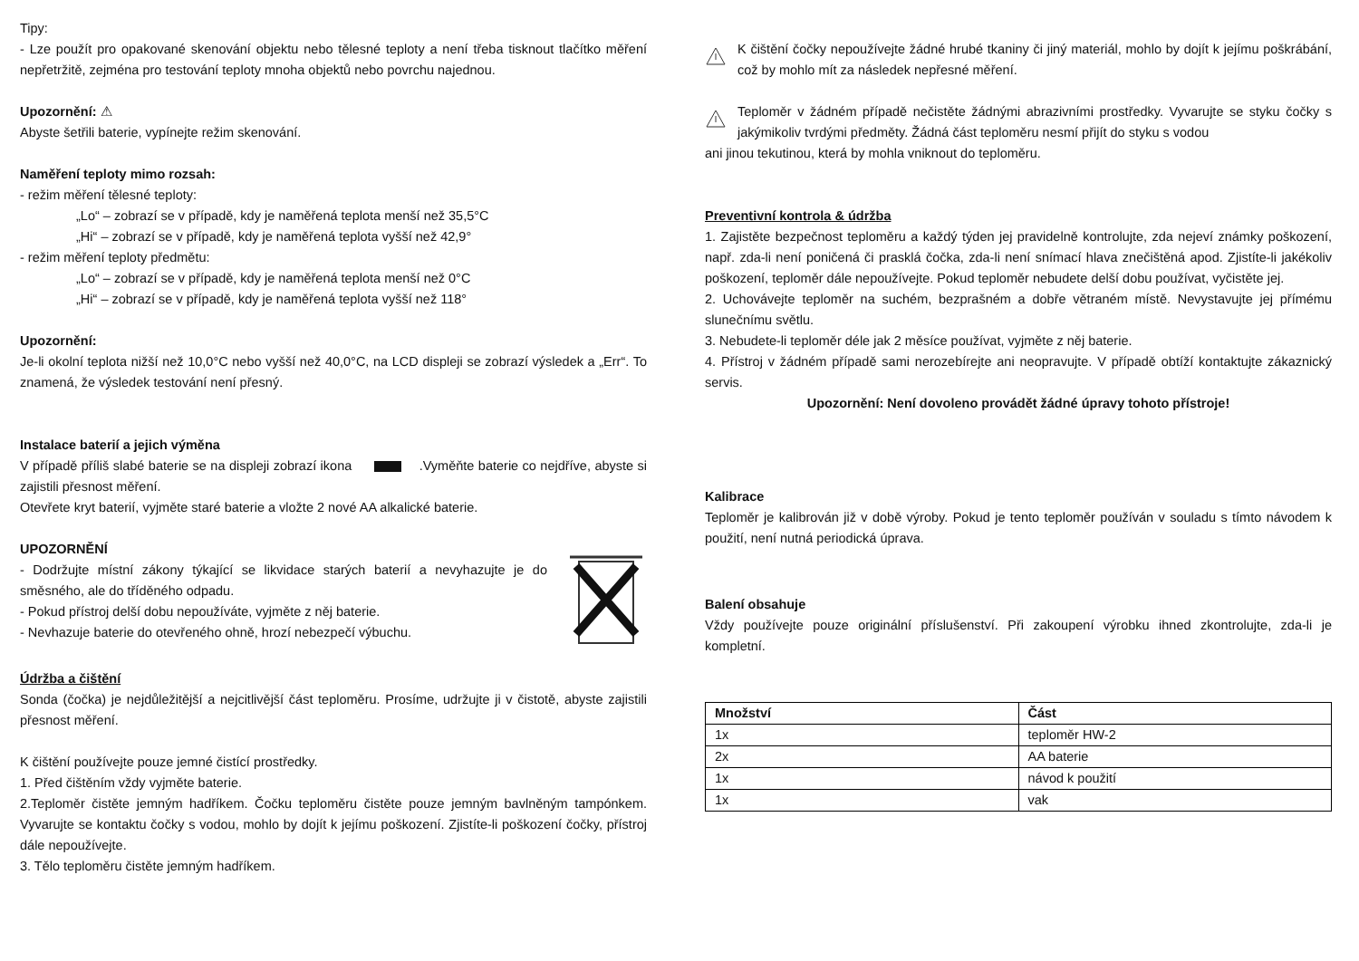Tipy:
- Lze použít pro opakované skenování objektu nebo tělesné teploty a není třeba tisknout tlačítko měření nepřetržitě, zejména pro testování teploty mnoha objektů nebo povrchu najednou.
Upozornění: ⚠
Abyste šetřili baterie, vypínejte režim skenování.
Naměření teploty mimo rozsah:
- režim měření tělesné teploty:
„Lo“ – zobrazí se v případě, kdy je naměřená teplota menší než 35,5°C
„Hi“ – zobrazí se v případě, kdy je naměřená teplota vyšší než 42,9°
- režim měření teploty předmětu:
„Lo“ – zobrazí se v případě, kdy je naměřená teplota menší než 0°C
„Hi“ – zobrazí se v případě, kdy je naměřená teplota vyšší než 118°
Upozornění:
Je-li okolní teplota nižší než 10,0°C nebo vyšší než 40,0°C, na LCD displeji se zobrazí výsledek a „Err“. To znamená, že výsledek testování není přesný.
Instalace baterií a jejich výměna
V případě příliš slabé baterie se na displeji zobrazí ikona .Vyměňte baterie co nejdříve, abyste si zajistili přesnost měření.
Otevřete kryt baterií, vyjměte staré baterie a vložte 2 nové AA alkalické baterie.
UPOZORNĚNÍ
- Dodržujte místní zákony týkající se likvidace starých baterií a nevyhazujte je do směsného, ale do tříděného odpadu.
- Pokud přístroj delší dobu nepoužíváte, vyjměte z něj baterie.
- Nevhazuje baterie do otevřeného ohně, hrozí nebezpečí výbuchu.
Údržba a čištění
Sonda (čočka) je nejdůležitější a nejcitlivější část teploměru. Prosíme, udržujte ji v čistotě, abyste zajistili přesnost měření.
K čištění používejte pouze jemné čistící prostředky.
1. Před čištěním vždy vyjměte baterie.
2.Teploměr čistěte jemným hadříkem. Čočku teploměru čistěte pouze jemným bavlněným tampónkem. Vyvarujte se kontaktu čočky s vodou, mohlo by dojít k jejímu poškození. Zjistíte-li poškození čočky, přístroj dále nepoužívejte.
3. Tělo teploměru čistěte jemným hadříkem.
K čištění čočky nepoužívejte žádné hrubé tkaniny či jiný materiál, mohlo by dojít k jejímu poškrábání, což by mohlo mít za následek nepřesné měření.
Teploměr v žádném případě nečistěte žádnými abrazivními prostředky. Vyvarujte se styku čočky s jakýmikoliv tvrdými předměty. Žádná část teploměru nesmí přijít do styku s vodou
ani jinou tekutinou, která by mohla vniknout do teploměru.
Preventivní kontrola & údržba
1. Zajistěte bezpečnost teploměru a každý týden jej pravidelně kontrolujte, zda nejeví známky poškození, např. zda-li není poničená či prasklá čočka, zda-li není snímací hlava znečištěná apod. Zjistíte-li jakékoliv poškození, teploměr dále nepoužívejte. Pokud teploměr nebudete delší dobu používat, vyčistěte jej.
2. Uchovávejte teploměr na suchém, bezprašném a dobře větraném místě. Nevystavujte jej přímému slunečnímu světlu.
3. Nebudete-li teploměr déle jak 2 měsíce používat, vyjměte z něj baterie.
4. Přístroj v žádném případě sami nerozebírejte ani neopravujte. V případě obtíží kontaktujte zákaznický servis.
Upozornění: Není dovoleno provádět žádné úpravy tohoto přístroje!
Kalibrace
Teploměr je kalibrován již v době výroby. Pokud je tento teploměr používán v souladu s tímto návodem k použití, není nutná periodická úprava.
Balení obsahuje
Vždy používejte pouze originální příslušenství. Při zakoupení výrobku ihned zkontrolujte, zda-li je kompletní.
| Množství | Část |
| --- | --- |
| 1x | teploměr HW-2 |
| 2x | AA baterie |
| 1x | návod k použití |
| 1x | vak |